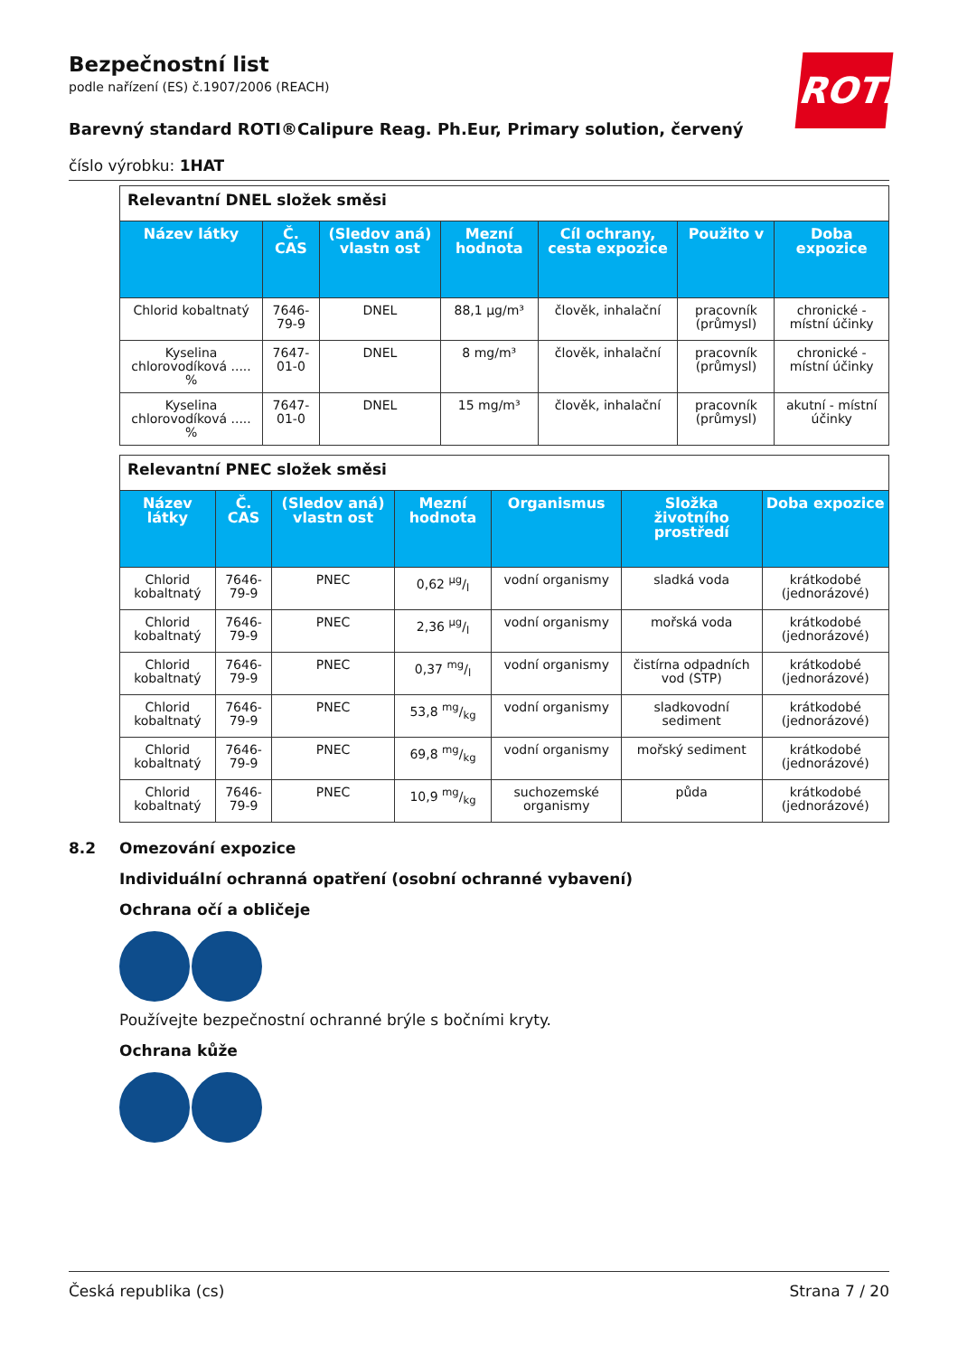Bezpečnostní list
podle nařízení (ES) č.1907/2006 (REACH)
Barevný standard ROTI®Calipure Reag. Ph.Eur, Primary solution, červený
číslo výrobku: 1HAT
ROTH
| Relevantní DNEL složek směsi | | | | | | |
| Název látky | Č. CAS | (Sledov aná) vlastn ost | Mezní hodnota | Cíl ochrany, cesta expozice | Použito v | Doba expozice |
| Chlorid kobaltnatý | 7646-79-9 | DNEL | 88,1 µg/m³ | člověk, inhalační | pracovník (průmysl) | chronické - místní účinky |
| Kyselina chlorovodíková ..... % | 7647-01-0 | DNEL | 8 mg/m³ | člověk, inhalační | pracovník (průmysl) | chronické - místní účinky |
| Kyselina chlorovodíková ..... % | 7647-01-0 | DNEL | 15 mg/m³ | člověk, inhalační | pracovník (průmysl) | akutní - místní účinky |
| Relevantní PNEC složek směsi | | | | | | |
| Název látky | Č. CAS | (Sledov aná) vlastn ost | Mezní hodnota | Organismus | Složka životního prostředí | Doba expozice |
| Chlorid kobaltnatý | 7646-79-9 | PNEC | 0,62 µg/l | vodní organismy | sladká voda | krátkodobé (jednorázové) |
| Chlorid kobaltnatý | 7646-79-9 | PNEC | 2,36 µg/l | vodní organismy | mořská voda | krátkodobé (jednorázové) |
| Chlorid kobaltnatý | 7646-79-9 | PNEC | 0,37 mg/l | vodní organismy | čistírna odpadních vod (STP) | krátkodobé (jednorázové) |
| Chlorid kobaltnatý | 7646-79-9 | PNEC | 53,8 mg/kg | vodní organismy | sladkovodní sediment | krátkodobé (jednorázové) |
| Chlorid kobaltnatý | 7646-79-9 | PNEC | 69,8 mg/kg | vodní organismy | mořský sediment | krátkodobé (jednorázové) |
| Chlorid kobaltnatý | 7646-79-9 | PNEC | 10,9 mg/kg | suchozemské organismy | půda | krátkodobé (jednorázové) |
8.2 Omezování expozice
Individuální ochranná opatření (osobní ochranné vybavení)
Ochrana očí a obličeje
Používejte bezpečnostní ochranné brýle s bočními kryty.
Ochrana kůže
Česká republika (cs) Strana 7 / 20